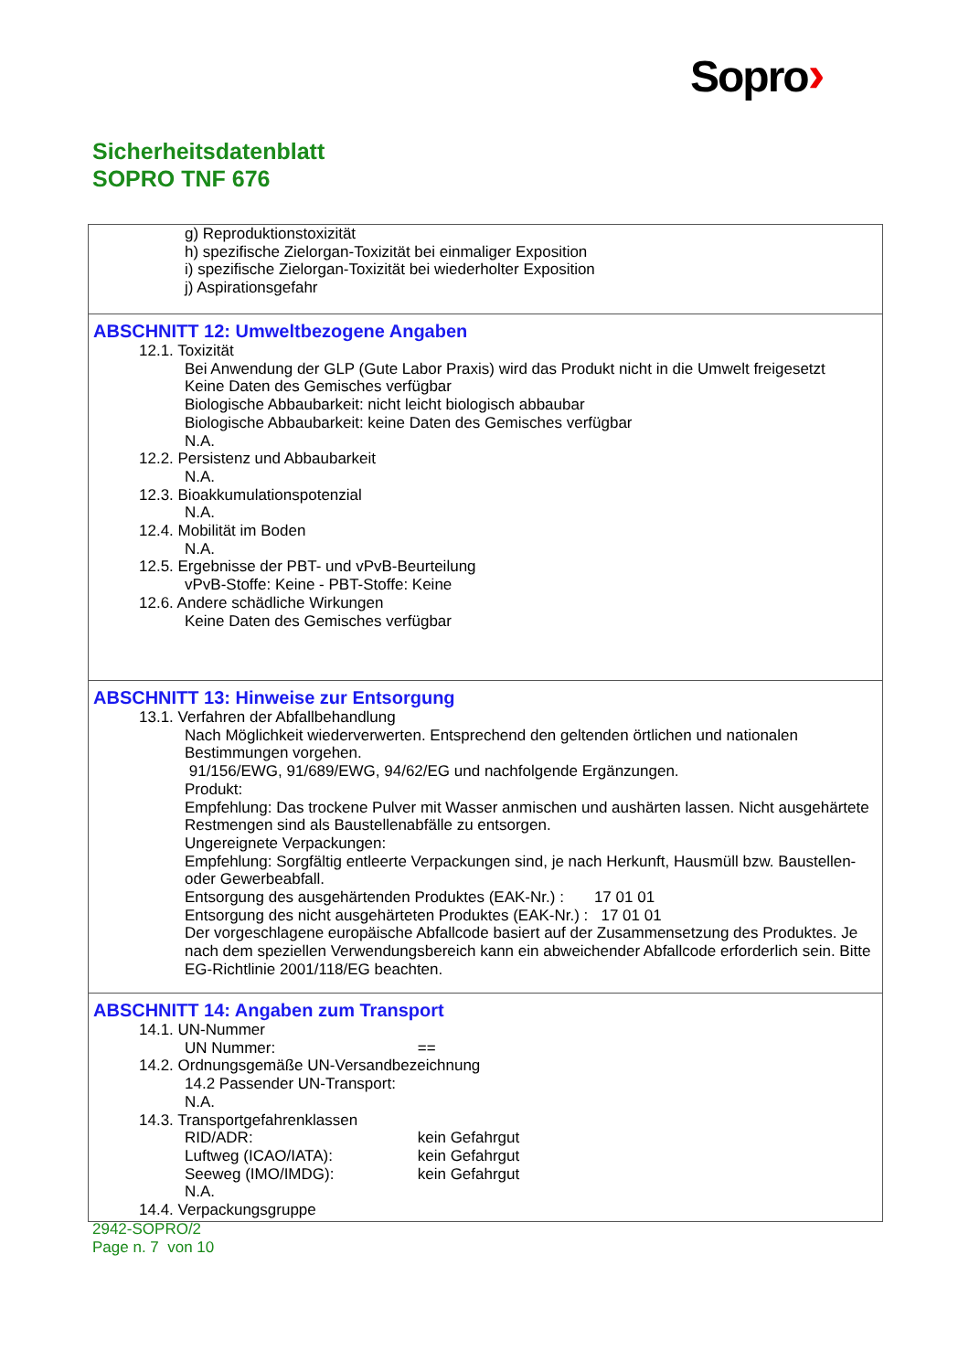Sopro›
Sicherheitsdatenblatt
SOPRO TNF 676
g) Reproduktionstoxizität
h) spezifische Zielorgan-Toxizität bei einmaliger Exposition
i) spezifische Zielorgan-Toxizität bei wiederholter Exposition
j) Aspirationsgefahr
ABSCHNITT 12: Umweltbezogene Angaben
12.1. Toxizität
Bei Anwendung der GLP (Gute Labor Praxis) wird das Produkt nicht in die Umwelt freigesetzt
Keine Daten des Gemisches verfügbar
Biologische Abbaubarkeit: nicht leicht biologisch abbaubar
Biologische Abbaubarkeit: keine Daten des Gemisches verfügbar
N.A.
12.2. Persistenz und Abbaubarkeit
N.A.
12.3. Bioakkumulationspotenzial
N.A.
12.4. Mobilität im Boden
N.A.
12.5. Ergebnisse der PBT- und vPvB-Beurteilung
vPvB-Stoffe: Keine - PBT-Stoffe: Keine
12.6. Andere schädliche Wirkungen
Keine Daten des Gemisches verfügbar
ABSCHNITT 13: Hinweise zur Entsorgung
13.1. Verfahren der Abfallbehandlung
Nach Möglichkeit wiederverwerten. Entsprechend den geltenden örtlichen und nationalen Bestimmungen vorgehen.
91/156/EWG, 91/689/EWG, 94/62/EG und nachfolgende Ergänzungen.
Produkt:
Empfehlung: Das trockene Pulver mit Wasser anmischen und aushärten lassen. Nicht ausgehärtete Restmengen sind als Baustellenabfälle zu entsorgen.
Ungereignete Verpackungen:
Empfehlung: Sorgfältig entleerte Verpackungen sind, je nach Herkunft, Hausmüll bzw. Baustellen- oder Gewerbeabfall.
Entsorgung des ausgehärtenden Produktes (EAK-Nr.) : 17 01 01
Entsorgung des nicht ausgehärteten Produktes (EAK-Nr.) : 17 01 01
Der vorgeschlagene europäische Abfallcode basiert auf der Zusammensetzung des Produktes. Je nach dem speziellen Verwendungsbereich kann ein abweichender Abfallcode erforderlich sein. Bitte EG-Richtlinie 2001/118/EG beachten.
ABSCHNITT 14: Angaben zum Transport
14.1. UN-Nummer
UN Nummer: ==
14.2. Ordnungsgemäße UN-Versandbezeichnung
14.2 Passender UN-Transport:
N.A.
14.3. Transportgefahrenklassen
RID/ADR: kein Gefahrgut
Luftweg (ICAO/IATA): kein Gefahrgut
Seeweg (IMO/IMDG): kein Gefahrgut
N.A.
14.4. Verpackungsgruppe
2942-SOPRO/2
Page n. 7 von 10